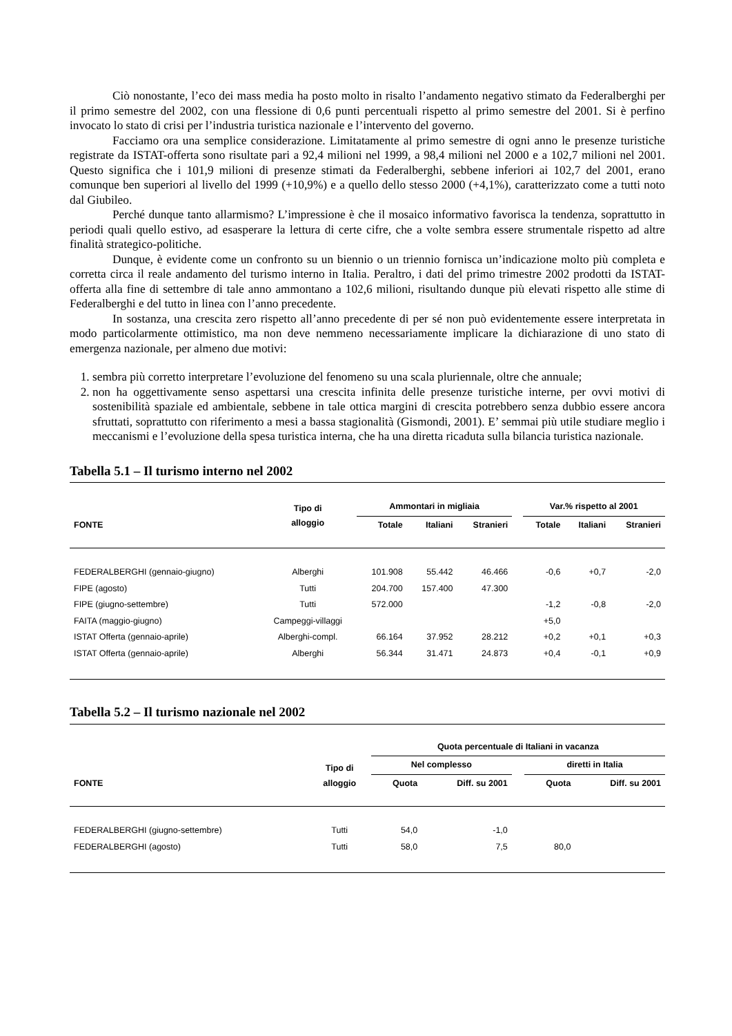Ciò nonostante, l’eco dei mass media ha posto molto in risalto l’andamento negativo stimato da Federalberghi per il primo semestre del 2002, con una flessione di 0,6 punti percentuali rispetto al primo semestre del 2001. Si è perfino invocato lo stato di crisi per l’industria turistica nazionale e l’intervento del governo.
Facciamo ora una semplice considerazione. Limitatamente al primo semestre di ogni anno le presenze turistiche registrate da ISTAT-offerta sono risultate pari a 92,4 milioni nel 1999, a 98,4 milioni nel 2000 e a 102,7 milioni nel 2001. Questo significa che i 101,9 milioni di presenze stimati da Federalberghi, sebbene inferiori ai 102,7 del 2001, erano comunque ben superiori al livello del 1999 (+10,9%) e a quello dello stesso 2000 (+4,1%), caratterizzato come a tutti noto dal Giubileo.
Perché dunque tanto allarmismo? L’impressione è che il mosaico informativo favorisca la tendenza, soprattutto in periodi quali quello estivo, ad esasperare la lettura di certe cifre, che a volte sembra essere strumentale rispetto ad altre finalità strategico-politiche.
Dunque, è evidente come un confronto su un biennio o un triennio fornisca un’indicazione molto più completa e corretta circa il reale andamento del turismo interno in Italia. Peraltro, i dati del primo trimestre 2002 prodotti da ISTAT-offerta alla fine di settembre di tale anno ammontano a 102,6 milioni, risultando dunque più elevati rispetto alle stime di Federalberghi e del tutto in linea con l’anno precedente.
In sostanza, una crescita zero rispetto all’anno precedente di per sé non può evidentemente essere interpretata in modo particolarmente ottimistico, ma non deve nemmeno necessariamente implicare la dichiarazione di uno stato di emergenza nazionale, per almeno due motivi:
1. sembra più corretto interpretare l’evoluzione del fenomeno su una scala pluriennale, oltre che annuale;
2. non ha oggettivamente senso aspettarsi una crescita infinita delle presenze turistiche interne, per ovvi motivi di sostenibilità spaziale ed ambientale, sebbene in tale ottica margini di crescita potrebbero senza dubbio essere ancora sfruttati, soprattutto con riferimento a mesi a bassa stagionalità (Gismondi, 2001). E’ semmai più utile studiare meglio i meccanismi e l’evoluzione della spesa turistica interna, che ha una diretta ricaduta sulla bilancia turistica nazionale.
Tabella 5.1 – Il turismo interno nel 2002
| FONTE | Tipo di alloggio | Ammontari in migliaia | | | | Var.% rispetto al 2001 | | |
| --- | --- | --- | --- | --- | --- | --- | --- | --- |
| | | Totale | Italiani | Stranieri | | Totale | Italiani | Stranieri |
| FEDERALBERGHI (gennaio-giugno) | Alberghi | 101.908 | 55.442 | 46.466 | | -0,6 | +0,7 | -2,0 |
| FIPE (agosto) | Tutti | 204.700 | 157.400 | 47.300 | | | | |
| FIPE (giugno-settembre) | Tutti | 572.000 | | | | -1,2 | -0,8 | -2,0 |
| FAITA (maggio-giugno) | Campeggi-villaggi | | | | | +5,0 | | |
| ISTAT Offerta (gennaio-aprile) | Alberghi-compl. | 66.164 | 37.952 | 28.212 | | +0,2 | +0,1 | +0,3 |
| ISTAT Offerta (gennaio-aprile) | Alberghi | 56.344 | 31.471 | 24.873 | | +0,4 | -0,1 | +0,9 |
Tabella 5.2 – Il turismo nazionale nel 2002
| FONTE | Tipo di alloggio | Quota percentuale di Italiani in vacanza | | | | |
| --- | --- | --- | --- | --- | --- | --- |
| | | Nel complesso | | | diretti in Italia | |
| | | Quota | Diff. su 2001 | | Quota | Diff. su 2001 |
| FEDERALBERGHI (giugno-settembre) | Tutti | 54,0 | -1,0 | | | |
| FEDERALBERGHI (agosto) | Tutti | 58,0 | 7,5 | | 80,0 | |